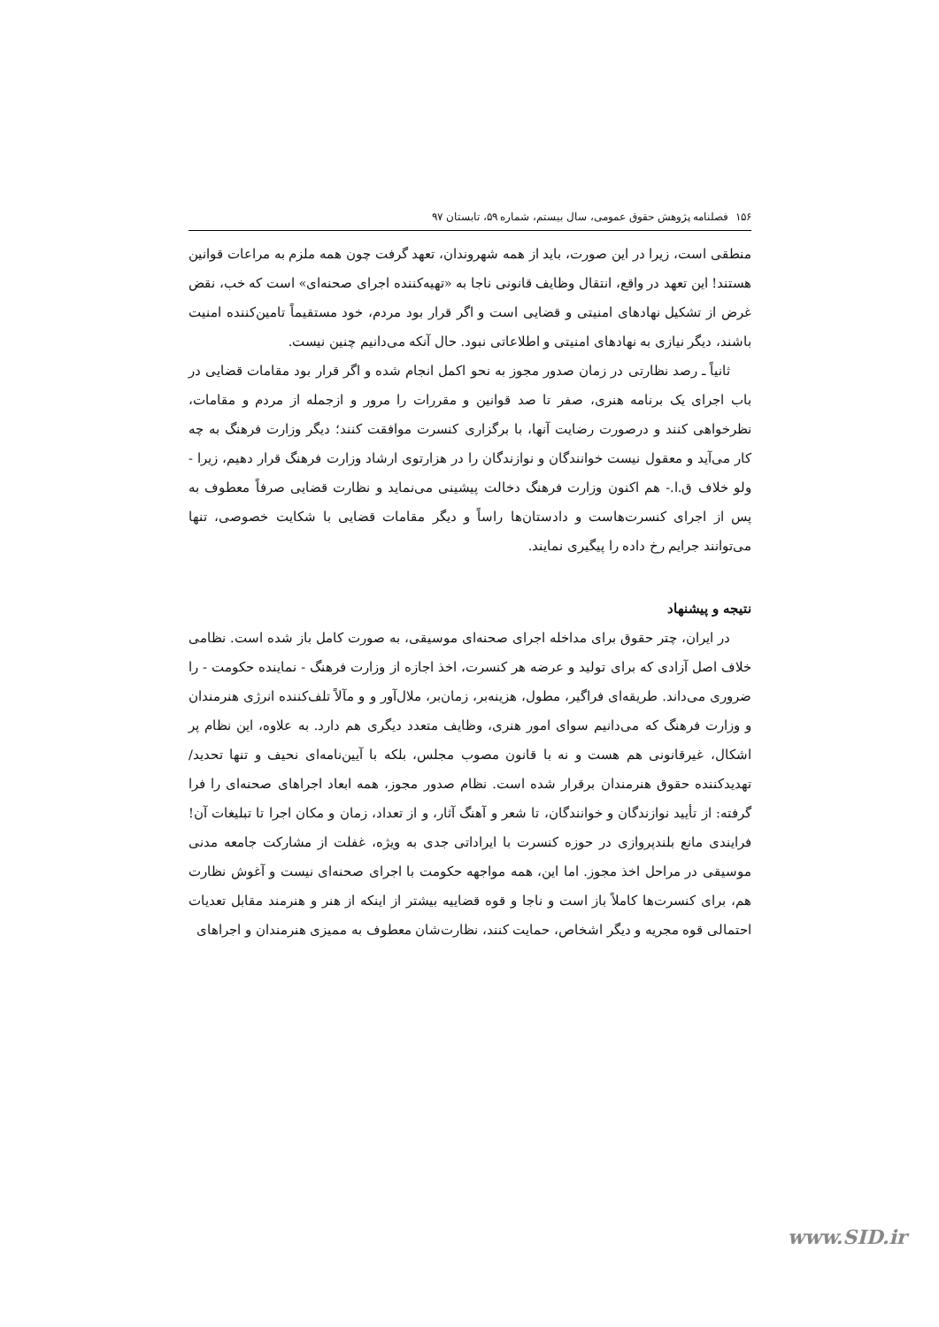۱۵۶ فصلنامه پژوهش حقوق عمومی، سال بیستم، شماره ۵۹، تابستان ۹۷
منطقی است، زیرا در این صورت، باید از همه شهروندان، تعهد گرفت چون همه ملزم به مراعات قوانین هستند! این تعهد در واقع، انتقال وظایف قانونی ناجا به «تهیه‌کننده اجرای صحنه‌ای» است که خب، نقض غرض از تشکیل نهادهای امنیتی و قضایی است و اگر قرار بود مردم، خود مستقیماً تامین‌کننده امنیت باشند، دیگر نیازی به نهادهای امنیتی و اطلاعاتی نبود. حال آنکه می‌دانیم چنین نیست.
ثانیاً ـ رصد نظارتی در زمان صدور مجوز به نحو اکمل انجام شده و اگر قرار بود مقامات قضایی در باب اجرای یک برنامه هنری، صفر تا صد قوانین و مقررات را مرور و ازجمله از مردم و مقامات، نظرخواهی کنند و درصورت رضایت آنها، با برگزاری کنسرت موافقت کنند؛ دیگر وزارت فرهنگ به چه کار می‌آید و معقول نیست خوانندگان و نوازندگان را در هزارتوی ارشاد وزارت فرهنگ قرار دهیم، زیرا - ولو خلاف ق.ا.- هم اکنون وزارت فرهنگ دخالت پیشینی می‌نماید و نظارت قضایی صرفاً معطوف به پس از اجرای کنسرت‌هاست و دادستان‌ها راساً و دیگر مقامات قضایی با شکایت خصوصی، تنها می‌توانند جرایم رخ داده را پیگیری نمایند.
نتیجه و پیشنهاد
در ایران، چتر حقوق برای مداخله اجرای صحنه‌ای موسیقی، به صورت کامل باز شده است. نظامی خلاف اصل آزادی که برای تولید و عرضه هر کنسرت، اخذ اجازه از وزارت فرهنگ - نماینده حکومت - را ضروری می‌داند. طریقه‌ای فراگیر، مطول، هزینه‌بر، زمان‌بر، ملال‌آور و و مآلاً تلف‌کننده انرژی هنرمندان و وزارت فرهنگ که می‌دانیم سوای امور هنری، وظایف متعدد دیگری هم دارد. به علاوه، این نظام پر اشکال، غیرقانونی هم هست و نه با قانون مصوب مجلس، بلکه با آیین‌نامه‌ای نحیف و تنها تحدید/تهدیدکننده حقوق هنرمندان برقرار شده است. نظام صدور مجوز، همه ابعاد اجراهای صحنه‌ای را فرا گرفته: از تأیید نوازندگان و خوانندگان، تا شعر و آهنگ آثار، و از تعداد، زمان و مکان اجرا تا تبلیغات آن! فرایندی مانع بلندپروازی در حوزه کنسرت با ایراداتی جدی به ویژه، غفلت از مشارکت جامعه مدنی موسیقی در مراحل اخذ مجوز. اما این، همه مواجهه حکومت با اجرای صحنه‌ای نیست و آغوش نظارت هم، برای کنسرت‌ها کاملاً باز است و ناجا و قوه قضاییه بیشتر از اینکه از هنر و هنرمند مقابل تعدیات احتمالی قوه مجریه و دیگر اشخاص، حمایت کنند، نظارت‌شان معطوف به ممیزی هنرمندان و اجراهای
www.SID.ir